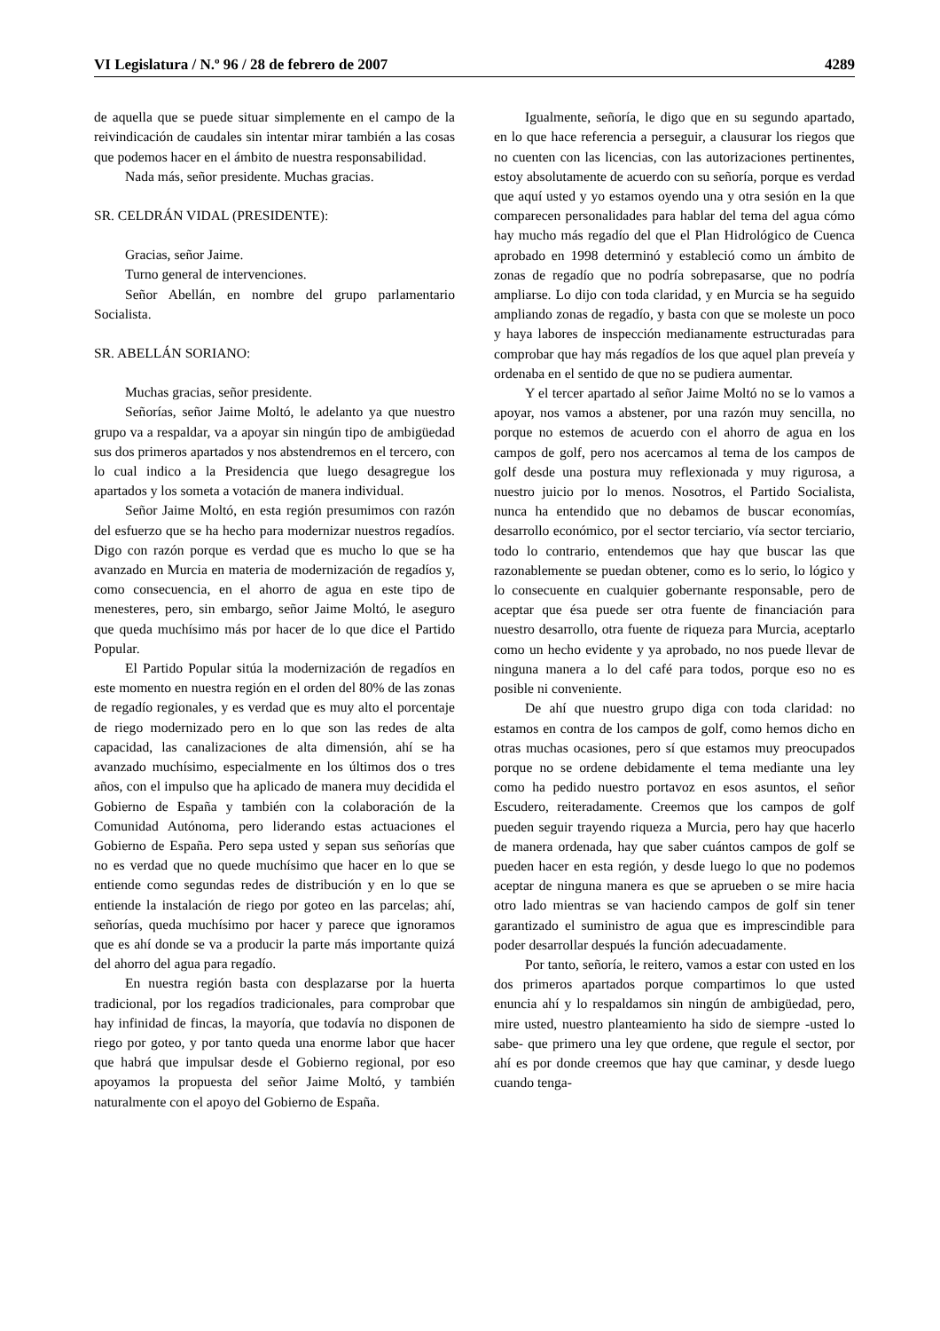VI Legislatura / N.º 96 / 28 de febrero de 2007 4289
de aquella que se puede situar simplemente en el campo de la reivindicación de caudales sin intentar mirar también a las cosas que podemos hacer en el ámbito de nuestra responsabilidad.
Nada más, señor presidente. Muchas gracias.
SR. CELDRÁN VIDAL (PRESIDENTE):
Gracias, señor Jaime.
Turno general de intervenciones.
Señor Abellán, en nombre del grupo parlamentario Socialista.
SR. ABELLÁN SORIANO:
Muchas gracias, señor presidente.
Señorías, señor Jaime Moltó, le adelanto ya que nuestro grupo va a respaldar, va a apoyar sin ningún tipo de ambigüedad sus dos primeros apartados y nos abstendremos en el tercero, con lo cual indico a la Presidencia que luego desagregue los apartados y los someta a votación de manera individual.
Señor Jaime Moltó, en esta región presumimos con razón del esfuerzo que se ha hecho para modernizar nuestros regadíos. Digo con razón porque es verdad que es mucho lo que se ha avanzado en Murcia en materia de modernización de regadíos y, como consecuencia, en el ahorro de agua en este tipo de menesteres, pero, sin embargo, señor Jaime Moltó, le aseguro que queda muchísimo más por hacer de lo que dice el Partido Popular.
El Partido Popular sitúa la modernización de regadíos en este momento en nuestra región en el orden del 80% de las zonas de regadío regionales, y es verdad que es muy alto el porcentaje de riego modernizado pero en lo que son las redes de alta capacidad, las canalizaciones de alta dimensión, ahí se ha avanzado muchísimo, especialmente en los últimos dos o tres años, con el impulso que ha aplicado de manera muy decidida el Gobierno de España y también con la colaboración de la Comunidad Autónoma, pero liderando estas actuaciones el Gobierno de España. Pero sepa usted y sepan sus señorías que no es verdad que no quede muchísimo que hacer en lo que se entiende como segundas redes de distribución y en lo que se entiende la instalación de riego por goteo en las parcelas; ahí, señorías, queda muchísimo por hacer y parece que ignoramos que es ahí donde se va a producir la parte más importante quizá del ahorro del agua para regadío.
En nuestra región basta con desplazarse por la huerta tradicional, por los regadíos tradicionales, para comprobar que hay infinidad de fincas, la mayoría, que todavía no disponen de riego por goteo, y por tanto queda una enorme labor que hacer que habrá que impulsar desde el Gobierno regional, por eso apoyamos la propuesta del señor Jaime Moltó, y también naturalmente con el apoyo del Gobierno de España.
Igualmente, señoría, le digo que en su segundo apartado, en lo que hace referencia a perseguir, a clausurar los riegos que no cuenten con las licencias, con las autorizaciones pertinentes, estoy absolutamente de acuerdo con su señoría, porque es verdad que aquí usted y yo estamos oyendo una y otra sesión en la que comparecen personalidades para hablar del tema del agua cómo hay mucho más regadío del que el Plan Hidrológico de Cuenca aprobado en 1998 determinó y estableció como un ámbito de zonas de regadío que no podría sobrepasarse, que no podría ampliarse. Lo dijo con toda claridad, y en Murcia se ha seguido ampliando zonas de regadío, y basta con que se moleste un poco y haya labores de inspección medianamente estructuradas para comprobar que hay más regadíos de los que aquel plan preveía y ordenaba en el sentido de que no se pudiera aumentar.
Y el tercer apartado al señor Jaime Moltó no se lo vamos a apoyar, nos vamos a abstener, por una razón muy sencilla, no porque no estemos de acuerdo con el ahorro de agua en los campos de golf, pero nos acercamos al tema de los campos de golf desde una postura muy reflexionada y muy rigurosa, a nuestro juicio por lo menos. Nosotros, el Partido Socialista, nunca ha entendido que no debamos de buscar economías, desarrollo económico, por el sector terciario, vía sector terciario, todo lo contrario, entendemos que hay que buscar las que razonablemente se puedan obtener, como es lo serio, lo lógico y lo consecuente en cualquier gobernante responsable, pero de aceptar que ésa puede ser otra fuente de financiación para nuestro desarrollo, otra fuente de riqueza para Murcia, aceptarlo como un hecho evidente y ya aprobado, no nos puede llevar de ninguna manera a lo del café para todos, porque eso no es posible ni conveniente.
De ahí que nuestro grupo diga con toda claridad: no estamos en contra de los campos de golf, como hemos dicho en otras muchas ocasiones, pero sí que estamos muy preocupados porque no se ordene debidamente el tema mediante una ley como ha pedido nuestro portavoz en esos asuntos, el señor Escudero, reiteradamente. Creemos que los campos de golf pueden seguir trayendo riqueza a Murcia, pero hay que hacerlo de manera ordenada, hay que saber cuántos campos de golf se pueden hacer en esta región, y desde luego lo que no podemos aceptar de ninguna manera es que se aprueben o se mire hacia otro lado mientras se van haciendo campos de golf sin tener garantizado el suministro de agua que es imprescindible para poder desarrollar después la función adecuadamente.
Por tanto, señoría, le reitero, vamos a estar con usted en los dos primeros apartados porque compartimos lo que usted enuncia ahí y lo respaldamos sin ningún de ambigüedad, pero, mire usted, nuestro planteamiento ha sido de siempre -usted lo sabe- que primero una ley que ordene, que regule el sector, por ahí es por donde creemos que hay que caminar, y desde luego cuando tenga-